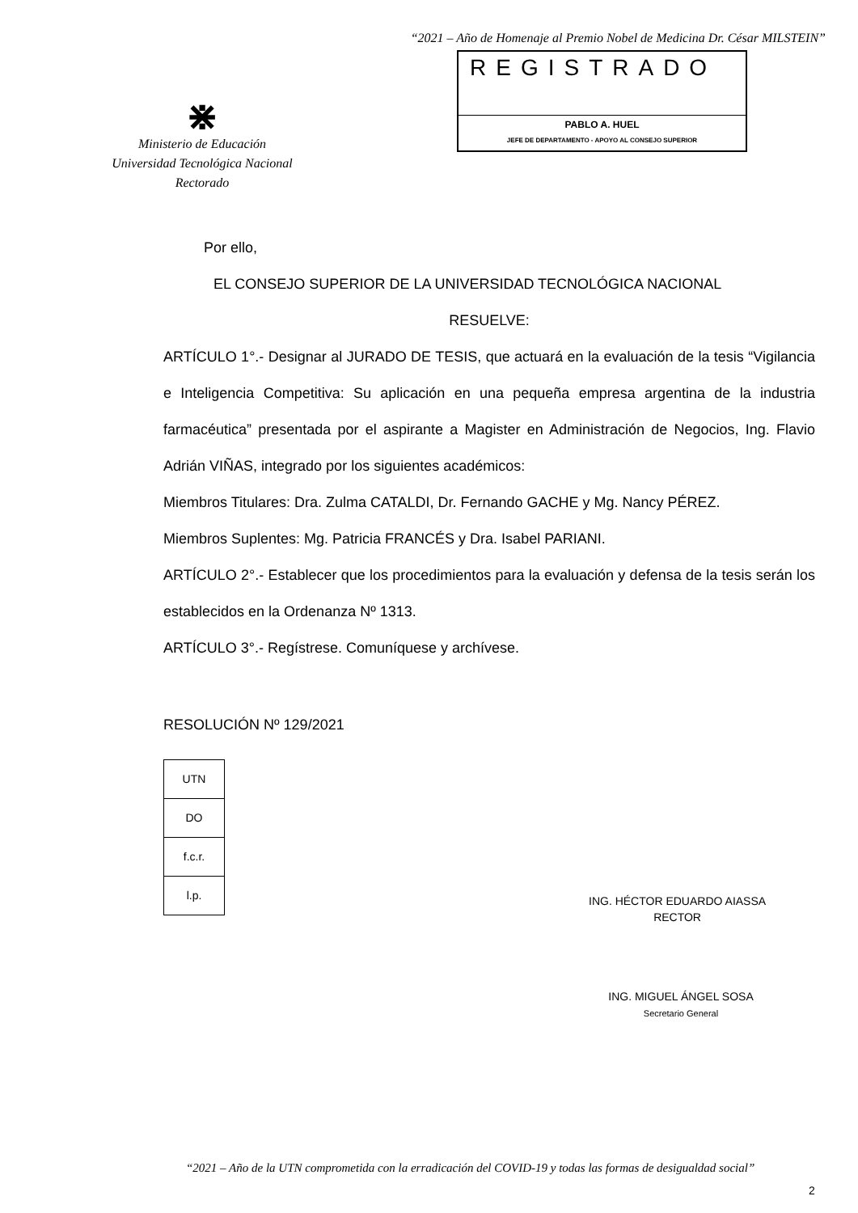“2021 – Año de Homenaje al Premio Nobel de Medicina Dr. César MILSTEIN”
⋇
Ministerio de Educación
Universidad Tecnológica Nacional
Rectorado
REGISTRADO
PABLO A. HUEL
JEFE DE DEPARTAMENTO - APOYO AL CONSEJO SUPERIOR
Por ello,
EL CONSEJO SUPERIOR DE LA UNIVERSIDAD TECNOLÓGICA NACIONAL
RESUELVE:
ARTÍCULO 1°.- Designar al JURADO DE TESIS, que actuará en la evaluación de la tesis “Vigilancia e Inteligencia Competitiva: Su aplicación en una pequeña empresa argentina de la industria farmacéutica” presentada por el aspirante a Magister en Administración de Negocios, Ing. Flavio Adrián VIÑAS, integrado por los siguientes académicos:
Miembros Titulares: Dra. Zulma CATALDI, Dr. Fernando GACHE y Mg. Nancy PÉREZ.
Miembros Suplentes: Mg. Patricia FRANCÉS y Dra. Isabel PARIANI.
ARTÍCULO 2°.- Establecer que los procedimientos para la evaluación y defensa de la tesis serán los establecidos en la Ordenanza Nº 1313.
ARTÍCULO 3°.- Regístrese. Comuníquese y archívese.
RESOLUCIÓN Nº 129/2021
| UTN |
| DO |
| f.c.r. |
| l.p. |
ING. HÉCTOR EDUARDO AIASSA
RECTOR
ING. MIGUEL ÁNGEL SOSA
Secretario General
“2021 – Año de la UTN comprometida con la erradicación del COVID-19 y todas las formas de desigualdad social”
2